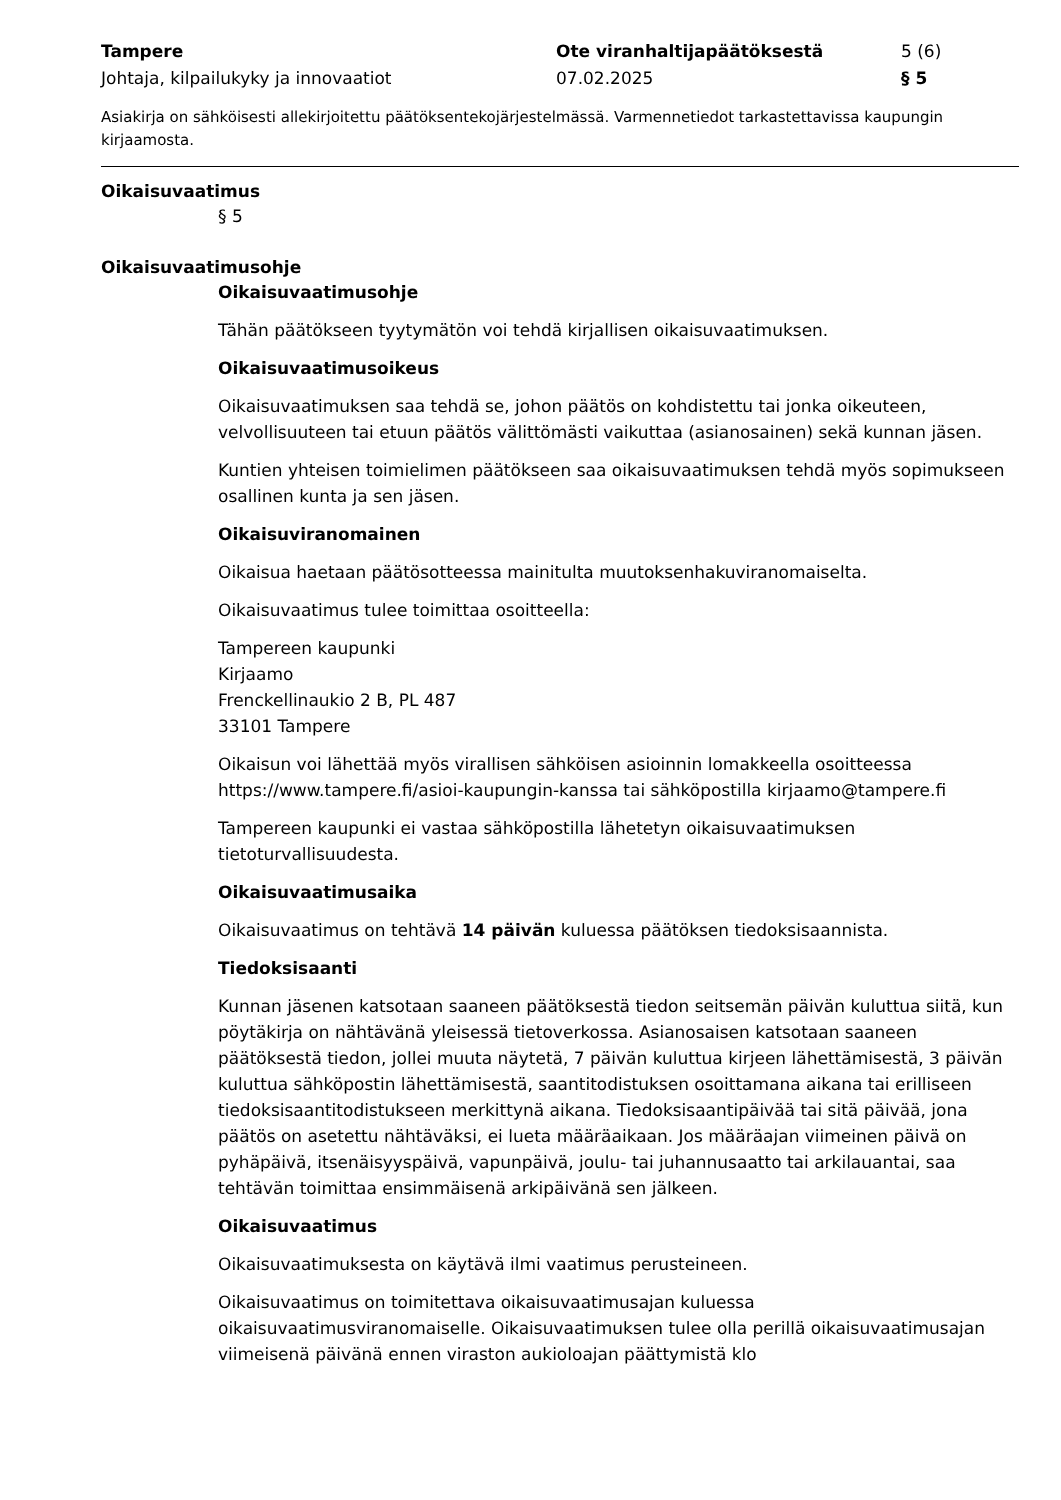Tampere
Johtaja, kilpailukyky ja innovaatiot
Ote viranhaltijapäätöksestä
07.02.2025
5 (6)
§ 5
Asiakirja on sähköisesti allekirjoitettu päätöksentekojärjestelmässä. Varmennetiedot tarkastettavissa kaupungin kirjaamosta.
Oikaisuvaatimus
§ 5
Oikaisuvaatimusohje
Oikaisuvaatimusohje
Tähän päätökseen tyytymätön voi tehdä kirjallisen oikaisuvaatimuksen.
Oikaisuvaatimusoikeus
Oikaisuvaatimuksen saa tehdä se, johon päätös on kohdistettu tai jonka oikeuteen, velvollisuuteen tai etuun päätös välittömästi vaikuttaa (asianosainen) sekä kunnan jäsen.
Kuntien yhteisen toimielimen päätökseen saa oikaisuvaatimuksen tehdä myös sopimukseen osallinen kunta ja sen jäsen.
Oikaisuviranomainen
Oikaisua haetaan päätösotteessa mainitulta muutoksenhakuviranomaiselta.
Oikaisuvaatimus tulee toimittaa osoitteella:
Tampereen kaupunki
Kirjaamo
Frenckellinaukio 2 B, PL 487
33101 Tampere
Oikaisun voi lähettää myös virallisen sähköisen asioinnin lomakkeella osoitteessa https://www.tampere.fi/asioi-kaupungin-kanssa tai sähköpostilla kirjaamo@tampere.fi
Tampereen kaupunki ei vastaa sähköpostilla lähetetyn oikaisuvaatimuksen tietoturvallisuudesta.
Oikaisuvaatimusaika
Oikaisuvaatimus on tehtävä 14 päivän kuluessa päätöksen tiedoksisaannista.
Tiedoksisaanti
Kunnan jäsenen katsotaan saaneen päätöksestä tiedon seitsemän päivän kuluttua siitä, kun pöytäkirja on nähtävänä yleisessä tietoverkossa. Asianosaisen katsotaan saaneen päätöksestä tiedon, jollei muuta näytetä, 7 päivän kuluttua kirjeen lähettämisestä, 3 päivän kuluttua sähköpostin lähettämisestä, saantitodistuksen osoittamana aikana tai erilliseen tiedoksisaantitodistukseen merkittynä aikana. Tiedoksisaantipäivää tai sitä päivää, jona päätös on asetettu nähtäväksi, ei lueta määräaikaan. Jos määräajan viimeinen päivä on pyhäpäivä, itsenäisyyspäivä, vapunpäivä, joulu- tai juhannusaatto tai arkilauantai, saa tehtävän toimittaa ensimmäisenä arkipäivänä sen jälkeen.
Oikaisuvaatimus
Oikaisuvaatimuksesta on käytävä ilmi vaatimus perusteineen.
Oikaisuvaatimus on toimitettava oikaisuvaatimusajan kuluessa oikaisuvaatimusviranomaiselle. Oikaisuvaatimuksen tulee olla perillä oikaisuvaatimusajan viimeisenä päivänä ennen viraston aukioloajan päättymistä klo